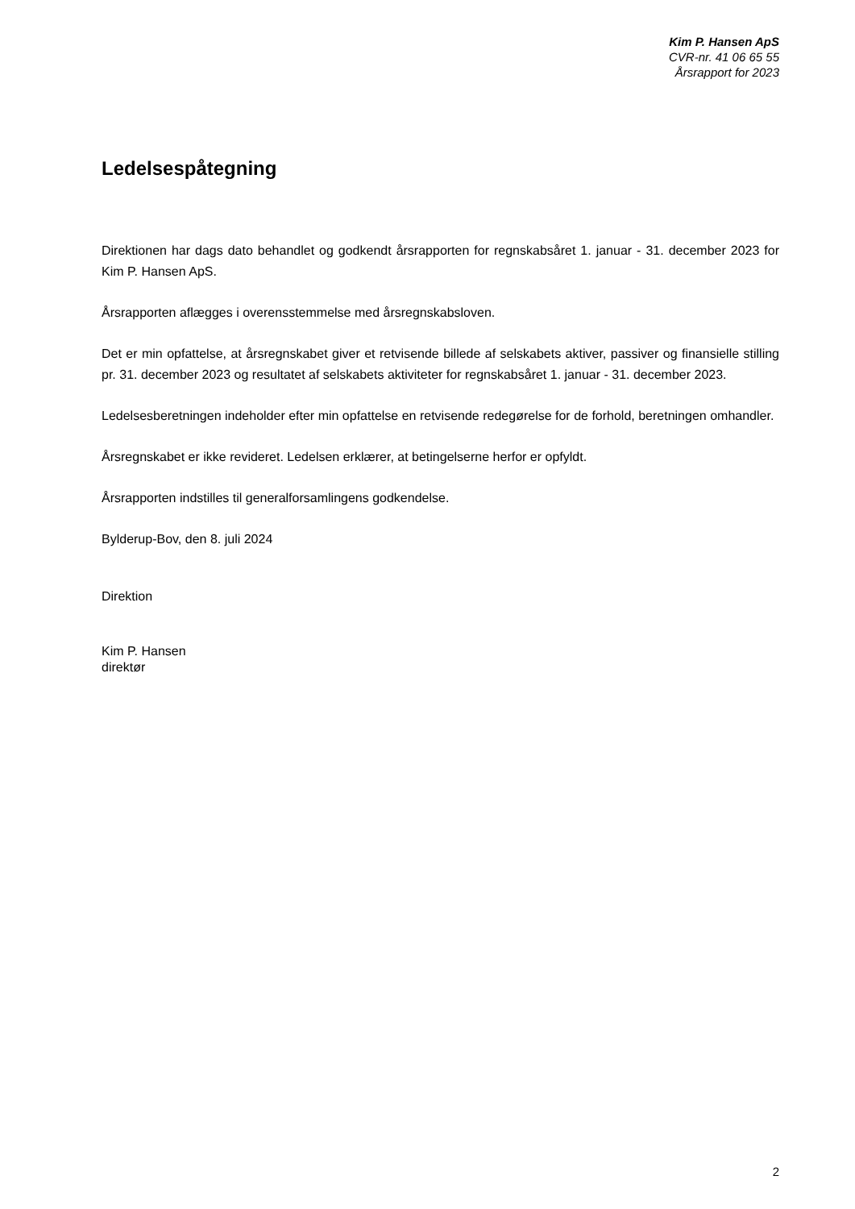Kim P. Hansen ApS
CVR-nr. 41 06 65 55
Årsrapport for 2023
Ledelsespåtegning
Direktionen har dags dato behandlet og godkendt årsrapporten for regnskabsåret 1. januar - 31. december 2023 for Kim P. Hansen ApS.
Årsrapporten aflægges i overensstemmelse med årsregnskabsloven.
Det er min opfattelse, at årsregnskabet giver et retvisende billede af selskabets aktiver, passiver og finansielle stilling pr. 31. december 2023 og resultatet af selskabets aktiviteter for regnskabsåret 1. januar - 31. december 2023.
Ledelsesberetningen indeholder efter min opfattelse en retvisende redegørelse for de forhold, beretningen omhandler.
Årsregnskabet er ikke revideret. Ledelsen erklærer, at betingelserne herfor er opfyldt.
Årsrapporten indstilles til generalforsamlingens godkendelse.
Bylderup-Bov, den 8. juli 2024
Direktion
Kim P. Hansen
direktør
2